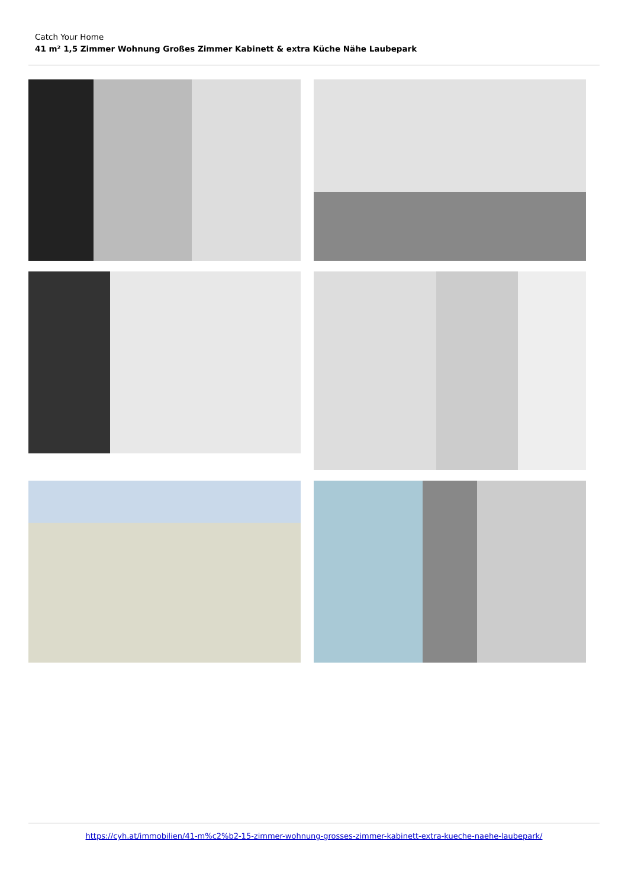Catch Your Home
41 m² 1,5 Zimmer Wohnung Großes Zimmer Kabinett & extra Küche Nähe Laubepark
https://cyh.at/immobilien/41-m%c2%b2-15-zimmer-wohnung-grosses-zimmer-kabinett-extra-kueche-naehe-laubepark/